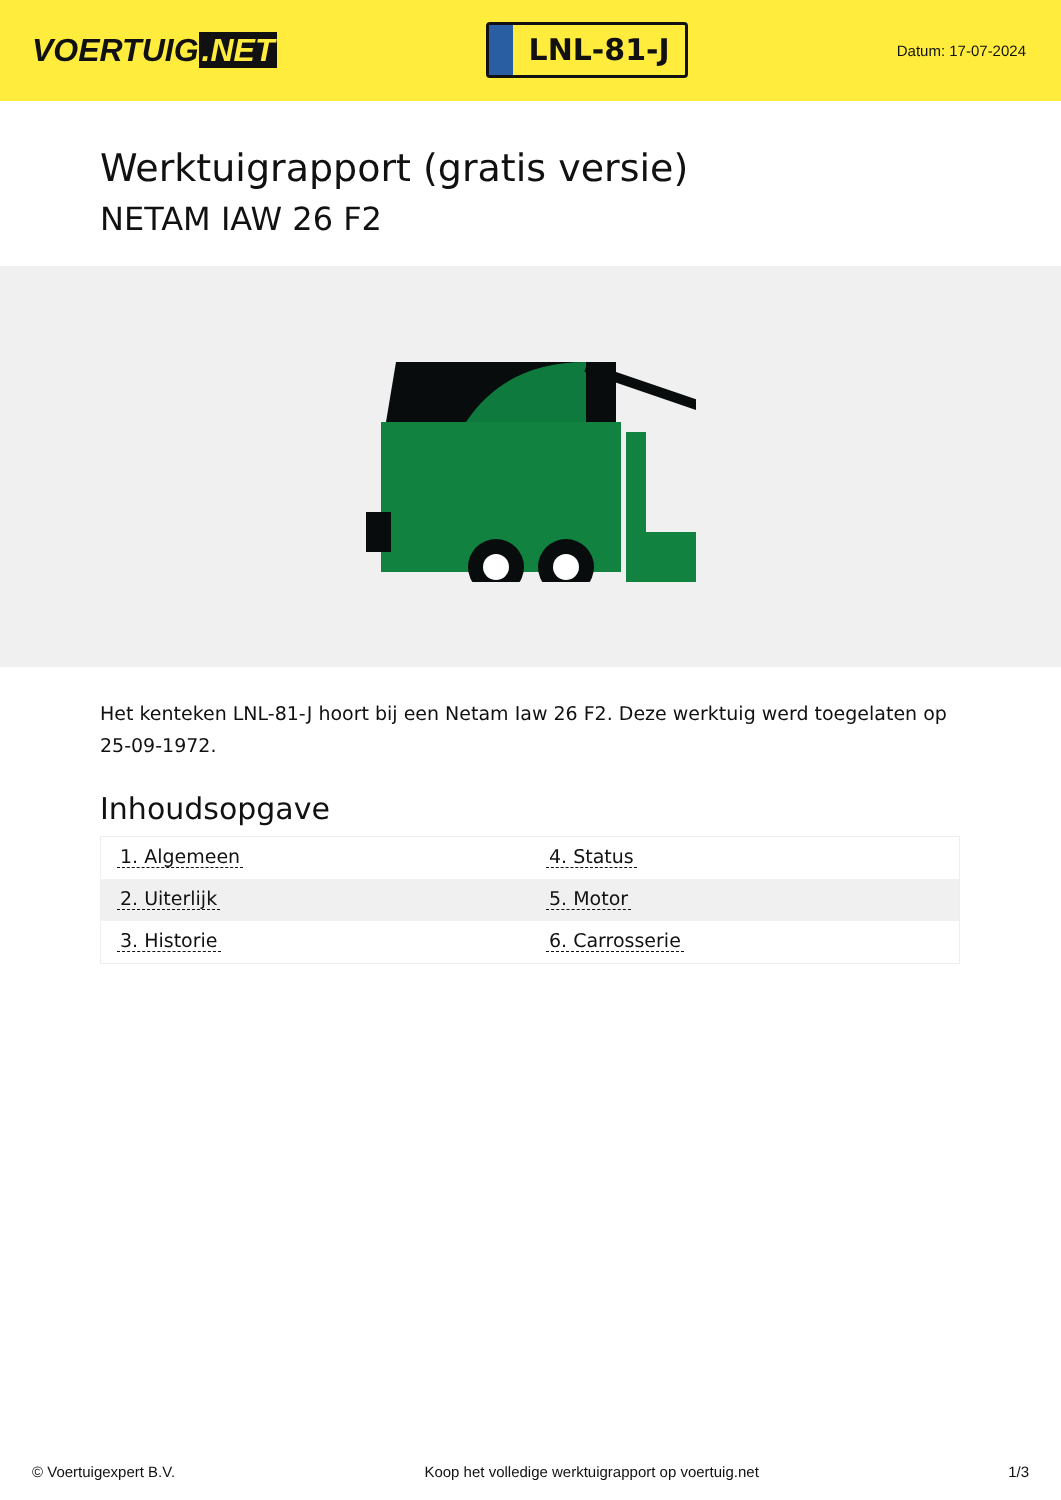VOERTUIG.NET
LNL-81-J
Datum: 17-07-2024
Werktuigrapport (gratis versie)
NETAM IAW 26 F2
Het kenteken LNL-81-J hoort bij een Netam Iaw 26 F2. Deze werktuig werd toegelaten op 25-09-1972.
Inhoudsopgave
| 1. Algemeen | 4. Status |
| 2. Uiterlijk | 5. Motor |
| 3. Historie | 6. Carrosserie |
© Voertuigexpert B.V. Koop het volledige werktuigrapport op voertuig.net 1/3